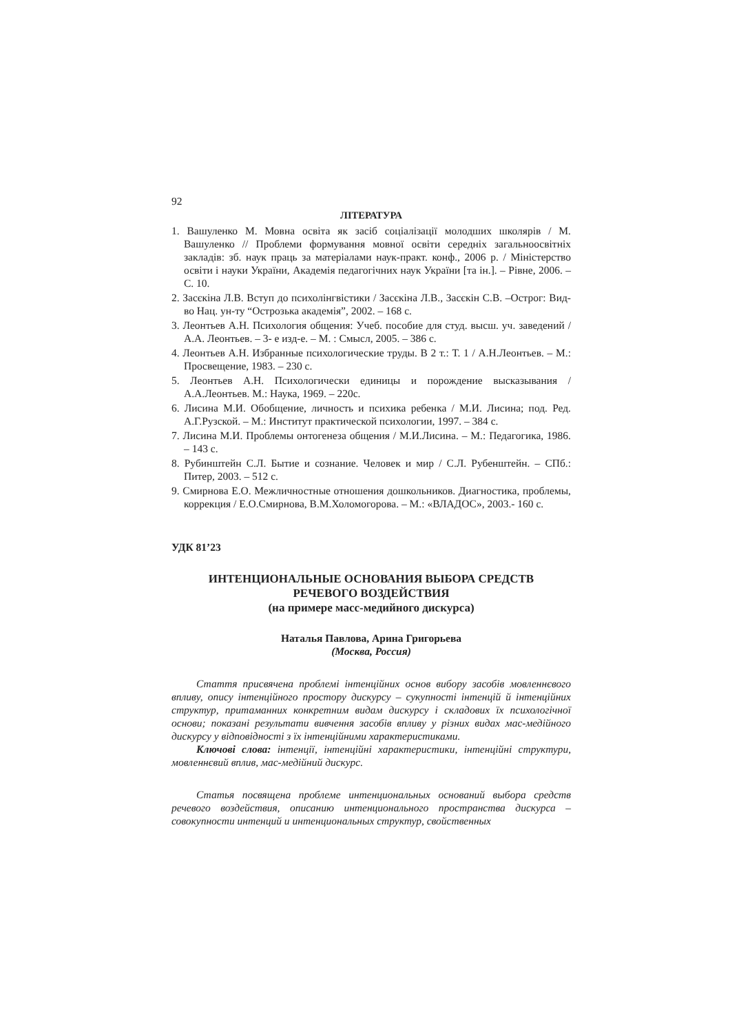92
ЛІТЕРАТУРА
1. Вашуленко М. Мовна освіта як засіб соціалізації молодших школярів / М. Вашуленко // Проблеми формування мовної освіти середніх загальноосвітніх закладів: зб. наук праць за матеріалами наук-практ. конф., 2006 р. / Міністерство освіти і науки України, Академія педагогічних наук України [та ін.]. – Рівне, 2006. – С. 10.
2. Засєкіна Л.В. Вступ до психолінгвістики / Засєкіна Л.В., Засєкін С.В. –Острог: Вид-во Нац. ун-ту “Острозька академія”, 2002. – 168 с.
3. Леонтьев А.Н. Психология общения: Учеб. пособие для студ. высш. уч. заведений / А.А. Леонтьев. – 3- е изд-е. – М. : Смысл, 2005. – 386 с.
4. Леонтьев А.Н. Избранные психологические труды. В 2 т.: Т. 1 / А.Н.Леонтьев. – М.: Просвещение, 1983. – 230 с.
5. Леонтьев А.Н. Психологически единицы и порождение высказывания / А.А.Леонтьев. М.: Наука, 1969. – 220с.
6. Лисина М.И. Обобщение, личность и психика ребенка / М.И. Лисина; под. Ред. А.Г.Рузской. – М.: Институт практической психологии, 1997. – 384 с.
7. Лисина М.И. Проблемы онтогенеза общения / М.И.Лисина. – М.: Педагогика, 1986. – 143 с.
8. Рубинштейн С.Л. Бытие и сознание. Человек и мир / С.Л. Рубенштейн. – СПб.: Питер, 2003. – 512 с.
9. Смирнова Е.О. Межличностные отношения дошкольников. Диагностика, проблемы, коррекция / Е.О.Смирнова, В.М.Холомогорова. – М.: «ВЛАДОС», 2003.- 160 с.
УДК 81’23
ИНТЕНЦИОНАЛЬНЫЕ ОСНОВАНИЯ ВЫБОРА СРЕДСТВ
РЕЧЕВОГО ВОЗДЕЙСТВИЯ
(на примере масс-медийного дискурса)
Наталья Павлова, Арина Григорьева
(Москва, Россия)
Стаття присвячена проблемі інтенційних основ вибору засобів мовленнєвого впливу, опису інтенційного простору дискурсу – сукупності інтенцій й інтенційних структур, притаманних конкретним видам дискурсу і складових їх психологічної основи; показані результати вивчення засобів впливу у різних видах мас-медійного дискурсу у відповідності з їх інтенційними характеристиками.
Ключові слова: інтенції, інтенційні характеристики, інтенційні структури, мовленнєвий вплив, мас-медійний дискурс.
Статья посвящена проблеме интенциональных оснований выбора средств речевого воздействия, описанию интенционального пространства дискурса – совокупности интенций и интенциональных структур, свойственных